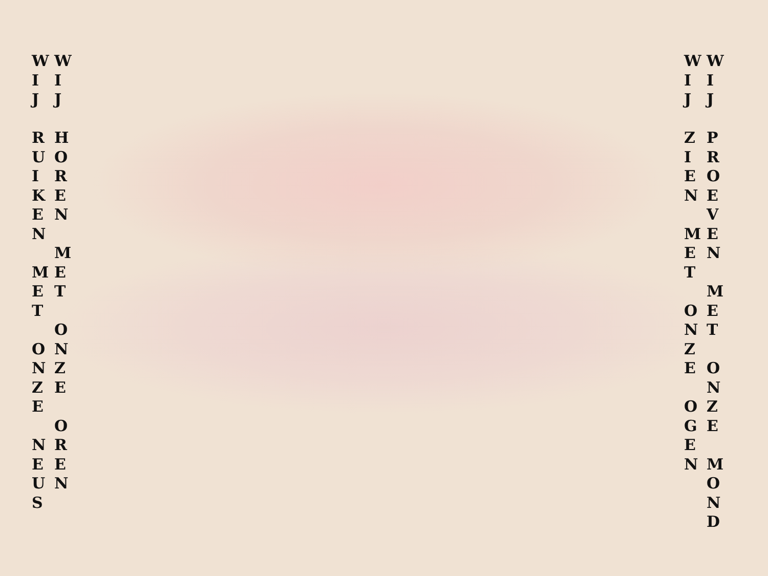W I J R U I K E N M E T O N Z E N E U S
W I J H O R E N M E T O N Z E O R E N
W I J Z I E N M E T O N Z E O G E N
W I J P R O E V E N M E T O N Z E M O N D